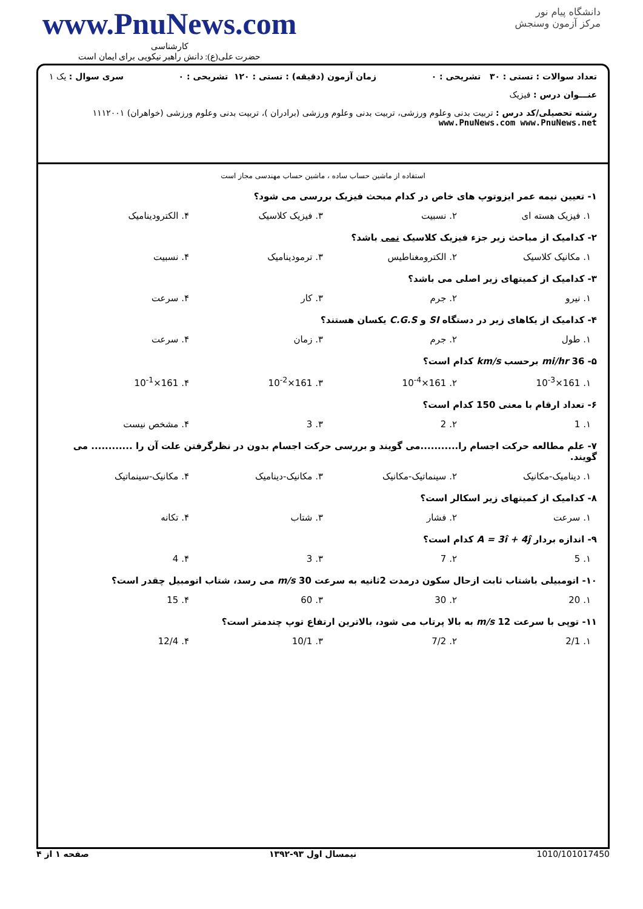www.PnuNews.com
کارشناسی
حضرت علی(ع): دانش راهبر نیکویی برای ایمان است
دانشگاه پیام نور
مرکز آزمون وسنجش
تعداد سوالات : تستی : ۳۰ تشریحی : ۰ زمان آزمون (دقیقه) : تستی : ۱۲۰ تشریحی : ۰ سری سوال : یک ۱
عنـــوان درس : فیزیک
رشته تحصیلی/کد درس : تربیت بدنی وعلوم ورزشی، تربیت بدنی وعلوم ورزشی (برادران )، تربیت بدنی وعلوم ورزشی (خواهران) ۱۱۱۲۰۰۱ www.PnuNews.com www.PnuNews.net
استفاده از ماشین حساب ساده ، ماشین حساب مهندسی مجاز است
۱- تعیین نیمه عمر ایزوتوپ های خاص در کدام مبحث فیزیک بررسی می شود؟
۱. فیزیک هسته ای ۲. نسبیت ۳. فیزیک کلاسیک ۴. الکترودینامیک
۲- کدامیک از مباحث زیر جزء فیزیک کلاسیک نمی باشد؟
۱. مکانیک کلاسیک ۲. الکترومغناطیس ۳. ترمودینامیک ۴. نسبیت
۳- کدامیک از کمیتهای زیر اصلی می باشد؟
۱. نیرو ۲. جرم ۳. کار ۴. سرعت
۴- کدامیک از یکاهای زیر در دستگاه SI و C.G.S یکسان هستند؟
۱. طول ۲. جرم ۳. زمان ۴. سرعت
۵- 36 mi/hr برحسب km/s کدام است؟
۱. 161×10<sup>-3</sup> ۲. 161×10<sup>-4</sup> ۳. 161×10<sup>-2</sup> ۴. 161×10<sup>-1</sup>
۶- تعداد ارقام با معنی 150 کدام است؟
۱. 1 ۲. 2 ۳. 3 ۴. مشخص نیست
۷- علم مطالعه حرکت اجسام را...........می گویند و بررسی حرکت اجسام بدون در نظرگرفتن علت آن را ............ می گویند.
۱. دینامیک-مکانیک ۲. سینماتیک-مکانیک ۳. مکانیک-دینامیک ۴. مکانیک-سینماتیک
۸- کدامیک از کمیتهای زیر اسکالر است؟
۱. سرعت ۲. فشار ۳. شتاب ۴. تکانه
۹- اندازه بردار A = 3î + 4ĵ کدام است؟
۱. 5 ۲. 7 ۳. 3 ۴. 4
۱۰- اتومبیلی باشتاب ثابت ازحال سکون درمدت 2ثانیه به سرعت 30 m/s می رسد، شتاب اتومبیل چقدر است؟
۱. 20 ۲. 30 ۳. 60 ۴. 15
۱۱- توپی با سرعت 12 m/s به بالا پرتاب می شود، بالاترین ارتفاع توپ چندمتر است؟
۱. 2/1 ۲. 7/2 ۳. 10/1 ۴. 12/4
1010/101017450 نیمسال اول ۹۳-۱۳۹۲ صفحه ۱ از ۴